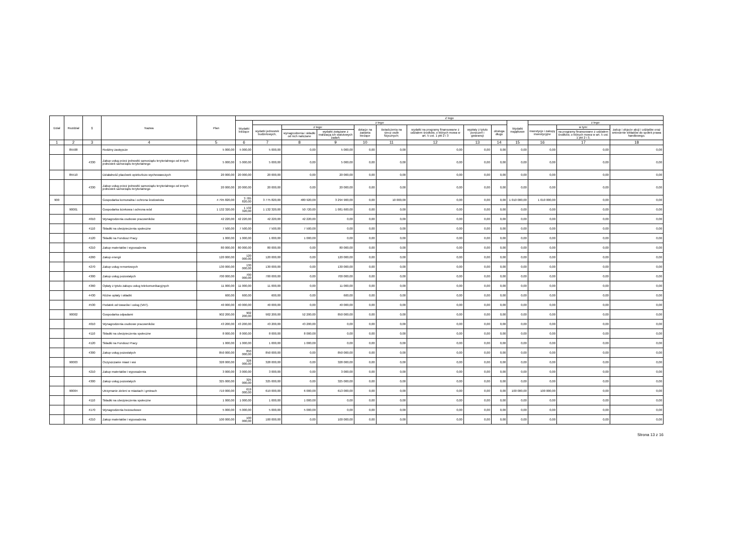| Dział | Rozdział | § | Nazwa | Plan | Z tego | | | | | | | | | | | | |
| --- | --- | --- | --- | --- | --- | --- | --- | --- | --- | --- | --- | --- | --- | --- | --- | --- | --- |
| | | | | | Wydatki bieżące | z tego: | | | | | | | | Wydatki majątkowe | z tego: | | |
| | | | | | | wydatki jednostek budżetowych, | z tego: | | dotacje na zadania bieżące | świadczenia na rzecz osób fizycznych; | wydatki na programy finansowane z udziałem środków, o których mowa w art. 5 ust. 1 pkt 2 i 3 | wypłaty z tytułu poręczeń i gwarancji | obsługa długu | | inwestycje i zakupy inwestycyjne | w tym: | zakup i objęcie akcji i udziałów oraz wniesienie wkładów do spółek prawa handlowego. |
| | | | | | | | wynagrodzenia i składki od nich naliczane | wydatki związane z realizacją ich statutowych zadań; | | | | | | | | na programy finansowane z udziałem środków, o których mowa w art. 5 ust. 1 pkt 2 i 3, | |
| 1 | 2 | 3 | 4 | 5 | 6 | 7 | 8 | 9 | 10 | 11 | 12 | 13 | 14 | 15 | 16 | 17 | 18 |
| | 85508 | | Rodziny zastępcze | 5 000,00 | 5 000,00 | 5 000,00 | 0,00 | 5 000,00 | 0,00 | 0,00 | 0,00 | 0,00 | 0,00 | 0,00 | 0,00 | 0,00 | 0,00 |
| | | 4330 | Zakup usług przez jednostki samorządu terytorialnego od innych jednostek samorządu terytorialnego | 5 000,00 | 5 000,00 | 5 000,00 | 0,00 | 5 000,00 | 0,00 | 0,00 | 0,00 | 0,00 | 0,00 | 0,00 | 0,00 | 0,00 | 0,00 |
| | 85510 | | Działalność placówek opiekuńczo-wychowawczych | 20 000,00 | 20 000,00 | 20 000,00 | 0,00 | 20 000,00 | 0,00 | 0,00 | 0,00 | 0,00 | 0,00 | 0,00 | 0,00 | 0,00 | 0,00 |
| | | 4330 | Zakup usług przez jednostki samorządu terytorialnego od innych jednostek samorządu terytorialnego | 20 000,00 | 20 000,00 | 20 000,00 | 0,00 | 20 000,00 | 0,00 | 0,00 | 0,00 | 0,00 | 0,00 | 0,00 | 0,00 | 0,00 | 0,00 |
| 900 | | | Gospodarka komunalna i ochrona środowiska | 4 795 820,00 | 3 785 820,00 | 3 775 820,00 | 480 920,00 | 3 294 900,00 | 0,00 | 10 000,00 | 0,00 | 0,00 | 0,00 | 1 010 000,00 | 1 010 000,00 | 0,00 | 0,00 |
| | 90001 | | Gospodarka ściekowa i ochrona wód | 1 132 320,00 | 1 132 320,00 | 1 132 320,00 | 50 720,00 | 1 081 600,00 | 0,00 | 0,00 | 0,00 | 0,00 | 0,00 | 0,00 | 0,00 | 0,00 | 0,00 |
| | | 4010 | Wynagrodzenia osobowe pracowników | 42 220,00 | 42 220,00 | 42 220,00 | 42 220,00 | 0,00 | 0,00 | 0,00 | 0,00 | 0,00 | 0,00 | 0,00 | 0,00 | 0,00 | 0,00 |
| | | 4110 | Składki na ubezpieczenia społeczne | 7 500,00 | 7 500,00 | 7 500,00 | 7 500,00 | 0,00 | 0,00 | 0,00 | 0,00 | 0,00 | 0,00 | 0,00 | 0,00 | 0,00 | 0,00 |
| | | 4120 | Składki na Fundusz Pracy | 1 000,00 | 1 000,00 | 1 000,00 | 1 000,00 | 0,00 | 0,00 | 0,00 | 0,00 | 0,00 | 0,00 | 0,00 | 0,00 | 0,00 | 0,00 |
| | | 4210 | Zakup materiałów i wyposażenia | 80 000,00 | 80 000,00 | 80 000,00 | 0,00 | 80 000,00 | 0,00 | 0,00 | 0,00 | 0,00 | 0,00 | 0,00 | 0,00 | 0,00 | 0,00 |
| | | 4260 | Zakup energii | 120 000,00 | 120 000,00 | 120 000,00 | 0,00 | 120 000,00 | 0,00 | 0,00 | 0,00 | 0,00 | 0,00 | 0,00 | 0,00 | 0,00 | 0,00 |
| | | 4270 | Zakup usług remontowych | 130 000,00 | 130 000,00 | 130 000,00 | 0,00 | 130 000,00 | 0,00 | 0,00 | 0,00 | 0,00 | 0,00 | 0,00 | 0,00 | 0,00 | 0,00 |
| | | 4300 | Zakup usług pozostałych | 700 000,00 | 700 000,00 | 700 000,00 | 0,00 | 700 000,00 | 0,00 | 0,00 | 0,00 | 0,00 | 0,00 | 0,00 | 0,00 | 0,00 | 0,00 |
| | | 4360 | Opłaty z tytułu zakupu usług telekomunikacyjnych | 11 000,00 | 11 000,00 | 11 000,00 | 0,00 | 11 000,00 | 0,00 | 0,00 | 0,00 | 0,00 | 0,00 | 0,00 | 0,00 | 0,00 | 0,00 |
| | | 4430 | Różne opłaty i składki | 600,00 | 600,00 | 600,00 | 0,00 | 600,00 | 0,00 | 0,00 | 0,00 | 0,00 | 0,00 | 0,00 | 0,00 | 0,00 | 0,00 |
| | | 4530 | Podatek od towarów i usług (VAT). | 40 000,00 | 40 000,00 | 40 000,00 | 0,00 | 40 000,00 | 0,00 | 0,00 | 0,00 | 0,00 | 0,00 | 0,00 | 0,00 | 0,00 | 0,00 |
| | 90002 | | Gospodarka odpadami | 902 200,00 | 902 200,00 | 902 200,00 | 52 200,00 | 850 000,00 | 0,00 | 0,00 | 0,00 | 0,00 | 0,00 | 0,00 | 0,00 | 0,00 | 0,00 |
| | | 4010 | Wynagrodzenia osobowe pracowników | 43 200,00 | 43 200,00 | 43 200,00 | 43 200,00 | 0,00 | 0,00 | 0,00 | 0,00 | 0,00 | 0,00 | 0,00 | 0,00 | 0,00 | 0,00 |
| | | 4110 | Składki na ubezpieczenia społeczne | 8 000,00 | 8 000,00 | 8 000,00 | 8 000,00 | 0,00 | 0,00 | 0,00 | 0,00 | 0,00 | 0,00 | 0,00 | 0,00 | 0,00 | 0,00 |
| | | 4120 | Składki na Fundusz Pracy | 1 000,00 | 1 000,00 | 1 000,00 | 1 000,00 | 0,00 | 0,00 | 0,00 | 0,00 | 0,00 | 0,00 | 0,00 | 0,00 | 0,00 | 0,00 |
| | | 4300 | Zakup usług pozostałych | 850 000,00 | 850 000,00 | 850 000,00 | 0,00 | 850 000,00 | 0,00 | 0,00 | 0,00 | 0,00 | 0,00 | 0,00 | 0,00 | 0,00 | 0,00 |
| | 90003 | | Oczyszczanie miast i wsi | 328 000,00 | 328 000,00 | 328 000,00 | 0,00 | 328 000,00 | 0,00 | 0,00 | 0,00 | 0,00 | 0,00 | 0,00 | 0,00 | 0,00 | 0,00 |
| | | 4210 | Zakup materiałów i wyposażenia | 3 000,00 | 3 000,00 | 3 000,00 | 0,00 | 3 000,00 | 0,00 | 0,00 | 0,00 | 0,00 | 0,00 | 0,00 | 0,00 | 0,00 | 0,00 |
| | | 4300 | Zakup usług pozostałych | 325 000,00 | 325 000,00 | 325 000,00 | 0,00 | 325 000,00 | 0,00 | 0,00 | 0,00 | 0,00 | 0,00 | 0,00 | 0,00 | 0,00 | 0,00 |
| | 90004 | | Utrzymanie zieleni w miastach i gminach | 719 000,00 | 619 000,00 | 619 000,00 | 6 000,00 | 613 000,00 | 0,00 | 0,00 | 0,00 | 0,00 | 0,00 | 100 000,00 | 100 000,00 | 0,00 | 0,00 |
| | | 4110 | Składki na ubezpieczenia społeczne | 1 000,00 | 1 000,00 | 1 000,00 | 1 000,00 | 0,00 | 0,00 | 0,00 | 0,00 | 0,00 | 0,00 | 0,00 | 0,00 | 0,00 | 0,00 |
| | | 4170 | Wynagrodzenia bezosobowe | 5 000,00 | 5 000,00 | 5 000,00 | 5 000,00 | 0,00 | 0,00 | 0,00 | 0,00 | 0,00 | 0,00 | 0,00 | 0,00 | 0,00 | 0,00 |
| | | 4210 | Zakup materiałów i wyposażenia | 100 000,00 | 100 000,00 | 100 000,00 | 0,00 | 100 000,00 | 0,00 | 0,00 | 0,00 | 0,00 | 0,00 | 0,00 | 0,00 | 0,00 | 0,00 |
Strona 13 z 16